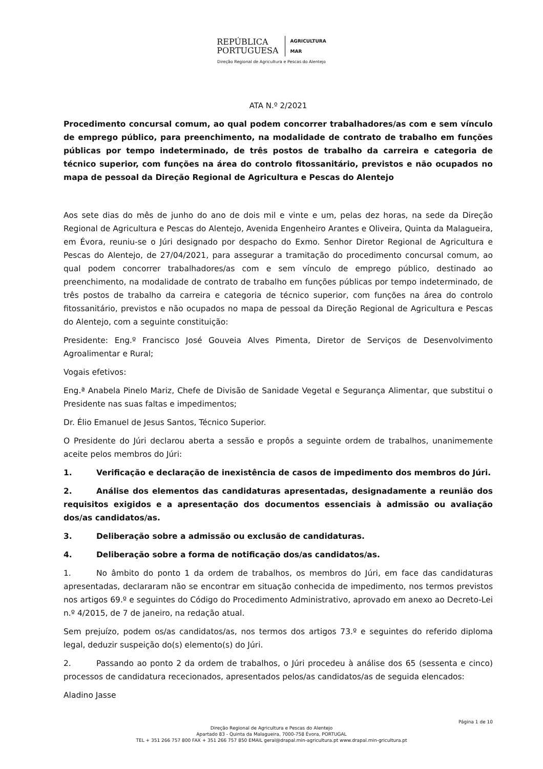REPÚBLICA
PORTUGUESA
AGRICULTURA
MAR
Direção Regional de Agricultura e Pescas do Alentejo
ATA N.º 2/2021
Procedimento concursal comum, ao qual podem concorrer trabalhadores/as com e sem vínculo de emprego público, para preenchimento, na modalidade de contrato de trabalho em funções públicas por tempo indeterminado, de três postos de trabalho da carreira e categoria de técnico superior, com funções na área do controlo fitossanitário, previstos e não ocupados no mapa de pessoal da Direção Regional de Agricultura e Pescas do Alentejo
Aos sete dias do mês de junho do ano de dois mil e vinte e um, pelas dez horas, na sede da Direção Regional de Agricultura e Pescas do Alentejo, Avenida Engenheiro Arantes e Oliveira, Quinta da Malagueira, em Évora, reuniu-se o Júri designado por despacho do Exmo. Senhor Diretor Regional de Agricultura e Pescas do Alentejo, de 27/04/2021, para assegurar a tramitação do procedimento concursal comum, ao qual podem concorrer trabalhadores/as com e sem vínculo de emprego público, destinado ao preenchimento, na modalidade de contrato de trabalho em funções públicas por tempo indeterminado, de três postos de trabalho da carreira e categoria de técnico superior, com funções na área do controlo fitossanitário, previstos e não ocupados no mapa de pessoal da Direção Regional de Agricultura e Pescas do Alentejo, com a seguinte constituição:
Presidente: Eng.º Francisco José Gouveia Alves Pimenta, Diretor de Serviços de Desenvolvimento Agroalimentar e Rural;
Vogais efetivos:
Eng.ª Anabela Pinelo Mariz, Chefe de Divisão de Sanidade Vegetal e Segurança Alimentar, que substitui o Presidente nas suas faltas e impedimentos;
Dr. Élio Emanuel de Jesus Santos, Técnico Superior.
O Presidente do Júri declarou aberta a sessão e propôs a seguinte ordem de trabalhos, unanimemente aceite pelos membros do Júri:
1. Verificação e declaração de inexistência de casos de impedimento dos membros do Júri.
2. Análise dos elementos das candidaturas apresentadas, designadamente a reunião dos requisitos exigidos e a apresentação dos documentos essenciais à admissão ou avaliação dos/as candidatos/as.
3. Deliberação sobre a admissão ou exclusão de candidaturas.
4. Deliberação sobre a forma de notificação dos/as candidatos/as.
1. No âmbito do ponto 1 da ordem de trabalhos, os membros do Júri, em face das candidaturas apresentadas, declararam não se encontrar em situação conhecida de impedimento, nos termos previstos nos artigos 69.º e seguintes do Código do Procedimento Administrativo, aprovado em anexo ao Decreto-Lei n.º 4/2015, de 7 de janeiro, na redação atual.
Sem prejuízo, podem os/as candidatos/as, nos termos dos artigos 73.º e seguintes do referido diploma legal, deduzir suspeição do(s) elemento(s) do Júri.
2. Passando ao ponto 2 da ordem de trabalhos, o Júri procedeu à análise dos 65 (sessenta e cinco) processos de candidatura rececionados, apresentados pelos/as candidatos/as de seguida elencados:
Aladino Jasse
Página 1 de 10
Direção Regional de Agricultura e Pescas do Alentejo
Apartado 83 - Quinta da Malagueira, 7000-758 Évora, PORTUGAL
TEL + 351 266 757 800 FAX + 351 266 757 850 EMAIL geral@drapal.min-agricultura.pt www.drapal.min-gricultura.pt